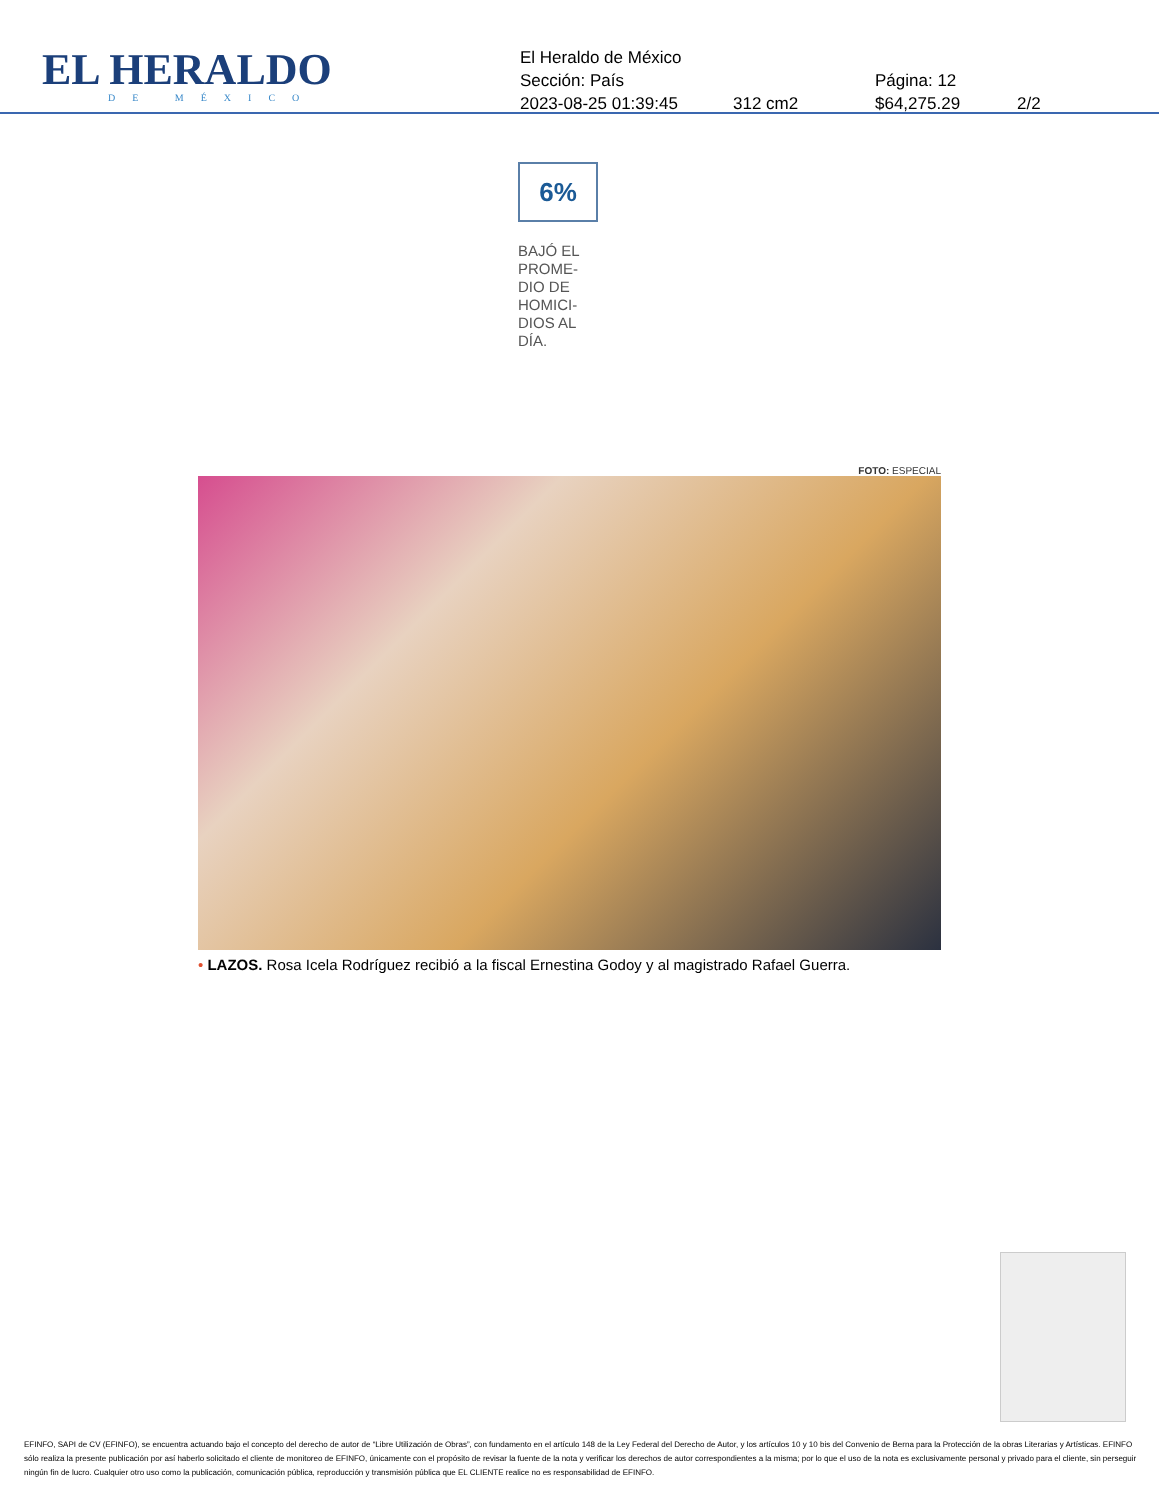EL HERALDO
DE MÉXICO
El Heraldo de México
Sección: País Página: 12
2023-08-25 01:39:45 312 cm2 $64,275.29 2/2
6%
BAJÓ EL PROME-DIO DE HOMICI-DIOS AL DÍA.
FOTO: ESPECIAL
• LAZOS. Rosa Icela Rodríguez recibió a la fiscal Ernestina Godoy y al magistrado Rafael Guerra.
EFINFO, SAPI de CV (EFINFO), se encuentra actuando bajo el concepto del derecho de autor de “Libre Utilización de Obras”, con fundamento en el artículo 148 de la Ley Federal del Derecho de Autor, y los artículos 10 y 10 bis del Convenio de Berna para la Protección de la obras Literarias y Artísticas. EFINFO sólo realiza la presente publicación por así haberlo solicitado el cliente de monitoreo de EFINFO, únicamente con el propósito de revisar la fuente de la nota y verificar los derechos de autor correspondientes a la misma; por lo que el uso de la nota es exclusivamente personal y privado para el cliente, sin perseguir ningún fin de lucro. Cualquier otro uso como la publicación, comunicación pública, reproducción y transmisión pública que EL CLIENTE realice no es responsabilidad de EFINFO.